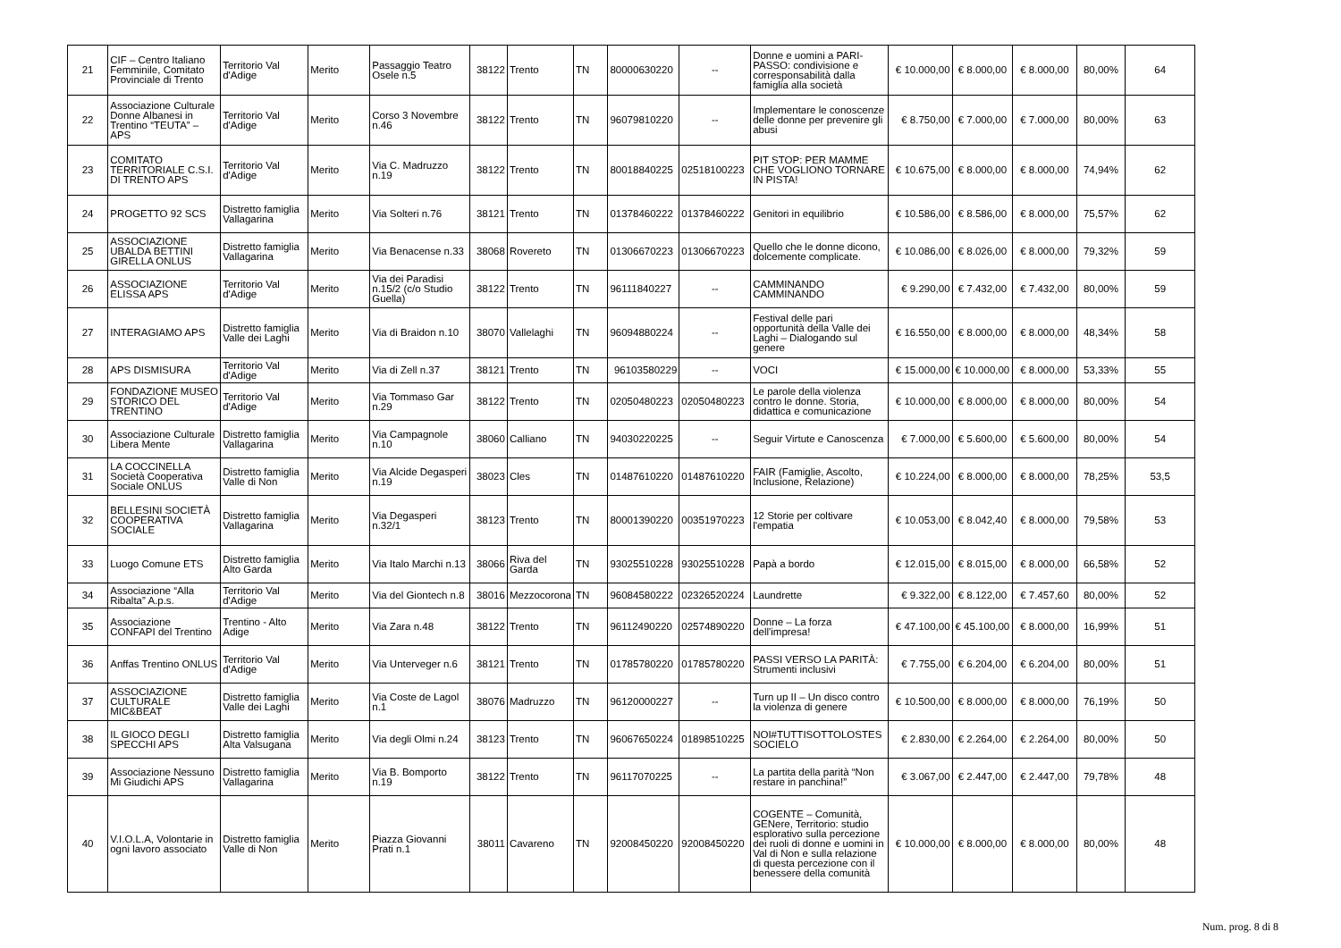| 21 | CIF – Centro Italiano Femminile, Comitato Provinciale di Trento | Territorio Val d'Adige | Merito | Passaggio Teatro Osele n.5 | 38122 | Trento | TN | 80000630220 | -- | Donne e uomini a PARI-PASSO: condivisione e corresponsabilità dalla famiglia alla società | € 10.000,00 | € 8.000,00 | € 8.000,00 | 80,00% | 64 |
| 22 | Associazione Culturale Donne Albanesi in Trentino “TEUTA” – APS | Territorio Val d'Adige | Merito | Corso 3 Novembre n.46 | 38122 | Trento | TN | 96079810220 | -- | Implementare le conoscenze delle donne per prevenire gli abusi | € 8.750,00 | € 7.000,00 | € 7.000,00 | 80,00% | 63 |
| 23 | COMITATO TERRITORIALE C.S.I. DI TRENTO APS | Territorio Val d'Adige | Merito | Via C. Madruzzo n.19 | 38122 | Trento | TN | 80018840225 | 02518100223 | PIT STOP: PER MAMME CHE VOGLIONO TORNARE IN PISTA! | € 10.675,00 | € 8.000,00 | € 8.000,00 | 74,94% | 62 |
| 24 | PROGETTO 92 SCS | Distretto famiglia Vallagarina | Merito | Via Solteri n.76 | 38121 | Trento | TN | 01378460222 | 01378460222 | Genitori in equilibrio | € 10.586,00 | € 8.586,00 | € 8.000,00 | 75,57% | 62 |
| 25 | ASSOCIAZIONE UBALDA BETTINI GIRELLA ONLUS | Distretto famiglia Vallagarina | Merito | Via Benacense n.33 | 38068 | Rovereto | TN | 01306670223 | 01306670223 | Quello che le donne dicono, dolcemente complicate. | € 10.086,00 | € 8.026,00 | € 8.000,00 | 79,32% | 59 |
| 26 | ASSOCIAZIONE ELISSA APS | Territorio Val d'Adige | Merito | Via dei Paradisi n.15/2 (c/o Studio Guella) | 38122 | Trento | TN | 96111840227 | -- | CAMMINANDO CAMMINANDO | € 9.290,00 | € 7.432,00 | € 7.432,00 | 80,00% | 59 |
| 27 | INTERAGIAMO APS | Distretto famiglia Valle dei Laghi | Merito | Via di Braidon n.10 | 38070 | Vallelaghi | TN | 96094880224 | -- | Festival delle pari opportunità della Valle dei Laghi – Dialogando sul genere | € 16.550,00 | € 8.000,00 | € 8.000,00 | 48,34% | 58 |
| 28 | APS DISMISURA | Territorio Val d'Adige | Merito | Via di Zell n.37 | 38121 | Trento | TN | 96103580229 | -- | VOCI | € 15.000,00 | € 10.000,00 | € 8.000,00 | 53,33% | 55 |
| 29 | FONDAZIONE MUSEO STORICO DEL TRENTINO | Territorio Val d'Adige | Merito | Via Tommaso Gar n.29 | 38122 | Trento | TN | 02050480223 | 02050480223 | Le parole della violenza contro le donne. Storia, didattica e comunicazione | € 10.000,00 | € 8.000,00 | € 8.000,00 | 80,00% | 54 |
| 30 | Associazione Culturale Libera Mente | Distretto famiglia Vallagarina | Merito | Via Campagnole n.10 | 38060 | Calliano | TN | 94030220225 | -- | Seguir Virtute e Canoscenza | € 7.000,00 | € 5.600,00 | € 5.600,00 | 80,00% | 54 |
| 31 | LA COCCINELLA Società Cooperativa Sociale ONLUS | Distretto famiglia Valle di Non | Merito | Via Alcide Degasperi n.19 | 38023 | Cles | TN | 01487610220 | 01487610220 | FAIR (Famiglie, Ascolto, Inclusione, Relazione) | € 10.224,00 | € 8.000,00 | € 8.000,00 | 78,25% | 53,5 |
| 32 | BELLESINI SOCIETÀ COOPERATIVA SOCIALE | Distretto famiglia Vallagarina | Merito | Via Degasperi n.32/1 | 38123 | Trento | TN | 80001390220 | 00351970223 | 12 Storie per coltivare l'empatia | € 10.053,00 | € 8.042,40 | € 8.000,00 | 79,58% | 53 |
| 33 | Luogo Comune ETS | Distretto famiglia Alto Garda | Merito | Via Italo Marchi n.13 | 38066 | Riva del Garda | TN | 93025510228 | 93025510228 | Papà a bordo | € 12.015,00 | € 8.015,00 | € 8.000,00 | 66,58% | 52 |
| 34 | Associazione “Alla Ribalta” A.p.s. | Territorio Val d'Adige | Merito | Via del Giontech n.8 | 38016 | Mezzocorona | TN | 96084580222 | 02326520224 | Laundrette | € 9.322,00 | € 8.122,00 | € 7.457,60 | 80,00% | 52 |
| 35 | Associazione CONFAPI del Trentino | Trentino - Alto Adige | Merito | Via Zara n.48 | 38122 | Trento | TN | 96112490220 | 02574890220 | Donne – La forza dell'impresa! | € 47.100,00 | € 45.100,00 | € 8.000,00 | 16,99% | 51 |
| 36 | Anffas Trentino ONLUS | Territorio Val d'Adige | Merito | Via Unterveger n.6 | 38121 | Trento | TN | 01785780220 | 01785780220 | PASSI VERSO LA PARITÀ: Strumenti inclusivi | € 7.755,00 | € 6.204,00 | € 6.204,00 | 80,00% | 51 |
| 37 | ASSOCIAZIONE CULTURALE MIC&BEAT | Distretto famiglia Valle dei Laghi | Merito | Via Coste de Lagol n.1 | 38076 | Madruzzo | TN | 96120000227 | -- | Turn up II – Un disco contro la violenza di genere | € 10.500,00 | € 8.000,00 | € 8.000,00 | 76,19% | 50 |
| 38 | IL GIOCO DEGLI SPECCHI APS | Distretto famiglia Alta Valsugana | Merito | Via degli Olmi n.24 | 38123 | Trento | TN | 96067650224 | 01898510225 | NOI#TUTTISOTTOLOSTES SOCIELO | € 2.830,00 | € 2.264,00 | € 2.264,00 | 80,00% | 50 |
| 39 | Associazione Nessuno Mi Giudichi APS | Distretto famiglia Vallagarina | Merito | Via B. Bomporto n.19 | 38122 | Trento | TN | 96117070225 | -- | La partita della parità “Non restare in panchina!” | € 3.067,00 | € 2.447,00 | € 2.447,00 | 79,78% | 48 |
| 40 | V.I.O.L.A, Volontarie in ogni lavoro associato | Distretto famiglia Valle di Non | Merito | Piazza Giovanni Prati n.1 | 38011 | Cavareno | TN | 92008450220 | 92008450220 | COGENTE – Comunità, GENere, Territorio: studio esplorativo sulla percezione dei ruoli di donne e uomini in Val di Non e sulla relazione di questa percezione con il benessere della comunità | € 10.000,00 | € 8.000,00 | € 8.000,00 | 80,00% | 48 |
Num. prog. 8 di 8